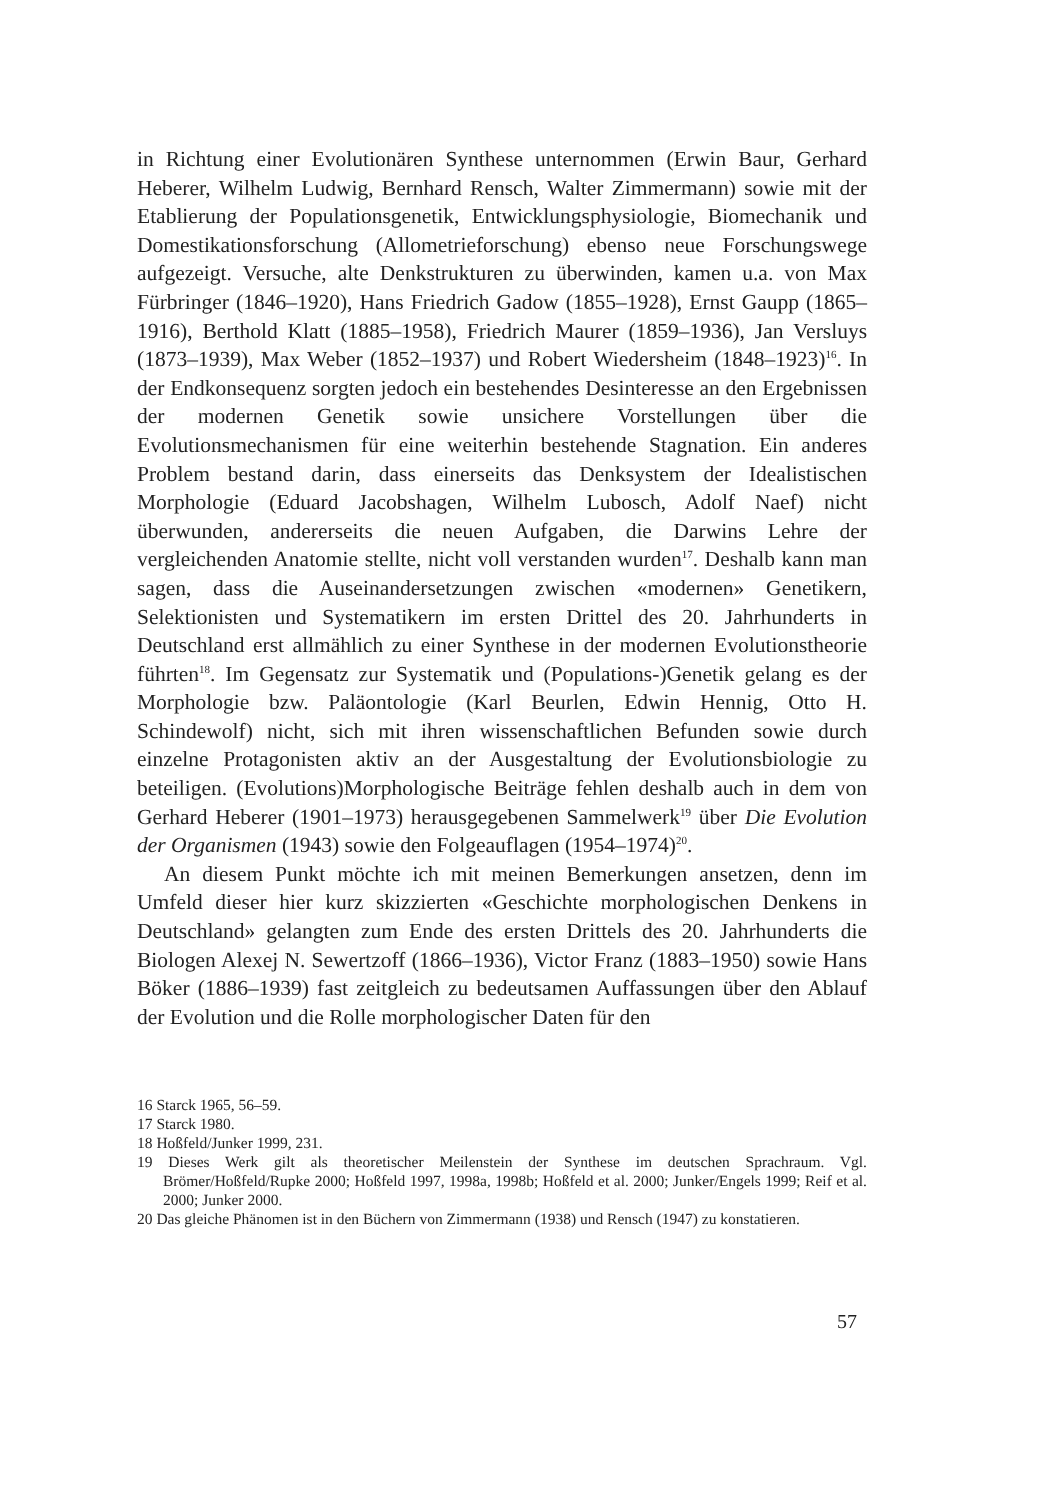in Richtung einer Evolutionären Synthese unternommen (Erwin Baur, Gerhard Heberer, Wilhelm Ludwig, Bernhard Rensch, Walter Zimmermann) sowie mit der Etablierung der Populationsgenetik, Entwicklungsphysiologie, Biomechanik und Domestikationsforschung (Allometrieforschung) ebenso neue Forschungswege aufgezeigt. Versuche, alte Denkstrukturen zu überwinden, kamen u.a. von Max Fürbringer (1846–1920), Hans Friedrich Gadow (1855–1928), Ernst Gaupp (1865–1916), Berthold Klatt (1885–1958), Friedrich Maurer (1859–1936), Jan Versluys (1873–1939), Max Weber (1852–1937) und Robert Wiedersheim (1848–1923)<sup>16</sup>. In der Endkonsequenz sorgten jedoch ein bestehendes Desinteresse an den Ergebnissen der modernen Genetik sowie unsichere Vorstellungen über die Evolutionsmechanismen für eine weiterhin bestehende Stagnation. Ein anderes Problem bestand darin, dass einerseits das Denksystem der Idealistischen Morphologie (Eduard Jacobshagen, Wilhelm Lubosch, Adolf Naef) nicht überwunden, andererseits die neuen Aufgaben, die Darwins Lehre der vergleichenden Anatomie stellte, nicht voll verstanden wurden<sup>17</sup>. Deshalb kann man sagen, dass die Auseinandersetzungen zwischen «modernen» Genetikern, Selektionisten und Systematikern im ersten Drittel des 20. Jahrhunderts in Deutschland erst allmählich zu einer Synthese in der modernen Evolutionstheorie führten<sup>18</sup>. Im Gegensatz zur Systematik und (Populations-)Genetik gelang es der Morphologie bzw. Paläontologie (Karl Beurlen, Edwin Hennig, Otto H. Schindewolf) nicht, sich mit ihren wissenschaftlichen Befunden sowie durch einzelne Protagonisten aktiv an der Ausgestaltung der Evolutionsbiologie zu beteiligen. (Evolutions)Morphologische Beiträge fehlen deshalb auch in dem von Gerhard Heberer (1901–1973) herausgegebenen Sammelwerk<sup>19</sup> über Die Evolution der Organismen (1943) sowie den Folgeauflagen (1954–1974)<sup>20</sup>.
An diesem Punkt möchte ich mit meinen Bemerkungen ansetzen, denn im Umfeld dieser hier kurz skizzierten «Geschichte morphologischen Denkens in Deutschland» gelangten zum Ende des ersten Drittels des 20. Jahrhunderts die Biologen Alexej N. Sewertzoff (1866–1936), Victor Franz (1883–1950) sowie Hans Böker (1886–1939) fast zeitgleich zu bedeutsamen Auffassungen über den Ablauf der Evolution und die Rolle morphologischer Daten für den
16 Starck 1965, 56–59.
17 Starck 1980.
18 Hoßfeld/Junker 1999, 231.
19 Dieses Werk gilt als theoretischer Meilenstein der Synthese im deutschen Sprachraum. Vgl. Brömer/Hoßfeld/Rupke 2000; Hoßfeld 1997, 1998a, 1998b; Hoßfeld et al. 2000; Junker/Engels 1999; Reif et al. 2000; Junker 2000.
20 Das gleiche Phänomen ist in den Büchern von Zimmermann (1938) und Rensch (1947) zu konstatieren.
57